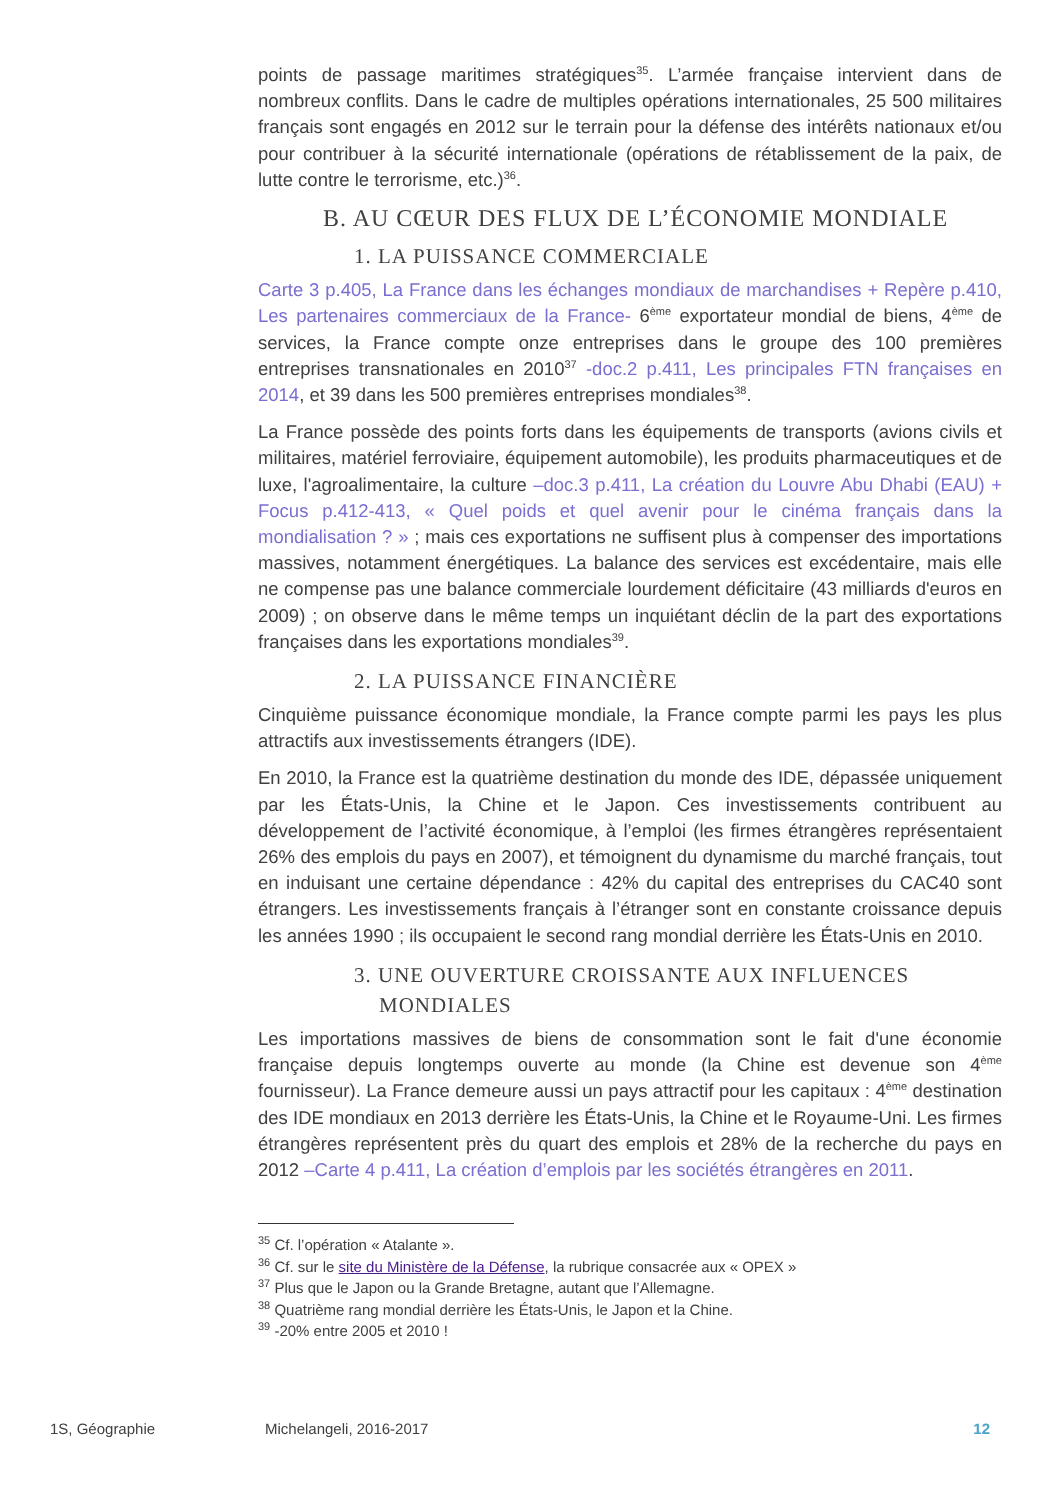points de passage maritimes stratégiques<sup>35</sup>. L’armée française intervient dans de nombreux conflits. Dans le cadre de multiples opérations internationales, 25 500 militaires français sont engagés en 2012 sur le terrain pour la défense des intérêts nationaux et/ou pour contribuer à la sécurité internationale (opérations de rétablissement de la paix, de lutte contre le terrorisme, etc.)<sup>36</sup>.
B. AU CŒUR DES FLUX DE L’ÉCONOMIE MONDIALE
1. LA PUISSANCE COMMERCIALE
Carte 3 p.405, La France dans les échanges mondiaux de marchandises + Repère p.410, Les partenaires commerciaux de la France- 6<sup>ème</sup> exportateur mondial de biens, 4<sup>ème</sup> de services, la France compte onze entreprises dans le groupe des 100 premières entreprises transnationales en 2010<sup>37</sup> -doc.2 p.411, Les principales FTN françaises en 2014, et 39 dans les 500 premières entreprises mondiales<sup>38</sup>.
La France possède des points forts dans les équipements de transports (avions civils et militaires, matériel ferroviaire, équipement automobile), les produits pharmaceutiques et de luxe, l'agroalimentaire, la culture –doc.3 p.411, La création du Louvre Abu Dhabi (EAU) + Focus p.412-413, « Quel poids et quel avenir pour le cinéma français dans la mondialisation ? » ; mais ces exportations ne suffisent plus à compenser des importations massives, notamment énergétiques. La balance des services est excédentaire, mais elle ne compense pas une balance commerciale lourdement déficitaire (43 milliards d'euros en 2009) ; on observe dans le même temps un inquiétant déclin de la part des exportations françaises dans les exportations mondiales<sup>39</sup>.
2. LA PUISSANCE FINANCIÈRE
Cinquième puissance économique mondiale, la France compte parmi les pays les plus attractifs aux investissements étrangers (IDE).
En 2010, la France est la quatrième destination du monde des IDE, dépassée uniquement par les États-Unis, la Chine et le Japon. Ces investissements contribuent au développement de l’activité économique, à l’emploi (les firmes étrangères représentaient 26% des emplois du pays en 2007), et témoignent du dynamisme du marché français, tout en induisant une certaine dépendance : 42% du capital des entreprises du CAC40 sont étrangers. Les investissements français à l’étranger sont en constante croissance depuis les années 1990 ; ils occupaient le second rang mondial derrière les États-Unis en 2010.
3. UNE OUVERTURE CROISSANTE AUX INFLUENCES
MONDIALES
Les importations massives de biens de consommation sont le fait d'une économie française depuis longtemps ouverte au monde (la Chine est devenue son 4<sup>ème</sup> fournisseur). La France demeure aussi un pays attractif pour les capitaux : 4<sup>ème</sup> destination des IDE mondiaux en 2013 derrière les États-Unis, la Chine et le Royaume-Uni. Les firmes étrangères représentent près du quart des emplois et 28% de la recherche du pays en 2012 –Carte 4 p.411, La création d’emplois par les sociétés étrangères en 2011.
<sup>35</sup> Cf. l’opération « Atalante ».
<sup>36</sup> Cf. sur le site du Ministère de la Défense, la rubrique consacrée aux « OPEX »
<sup>37</sup> Plus que le Japon ou la Grande Bretagne, autant que l’Allemagne.
<sup>38</sup> Quatrième rang mondial derrière les États-Unis, le Japon et la Chine.
<sup>39</sup> -20% entre 2005 et 2010 !
1S, Géographie Michelangeli, 2016-2017 12